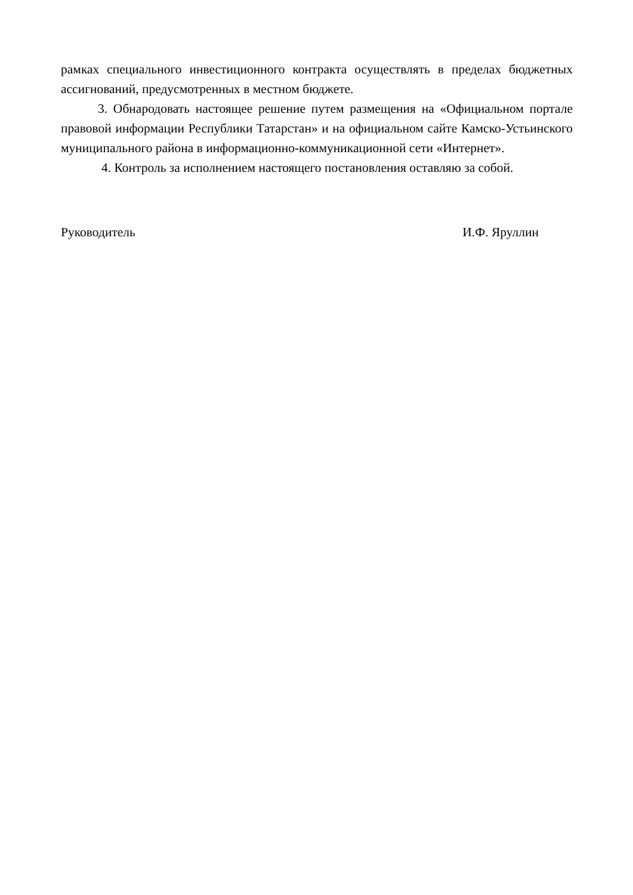рамках специального инвестиционного контракта осуществлять в пределах бюджетных ассигнований, предусмотренных в местном бюджете.
3. Обнародовать настоящее решение путем размещения на «Официальном портале правовой информации Республики Татарстан» и на официальном сайте Камско-Устьинского муниципального района в информационно-коммуникационной сети «Интернет».
4. Контроль за исполнением настоящего постановления оставляю за собой.
Руководитель И.Ф. Яруллин